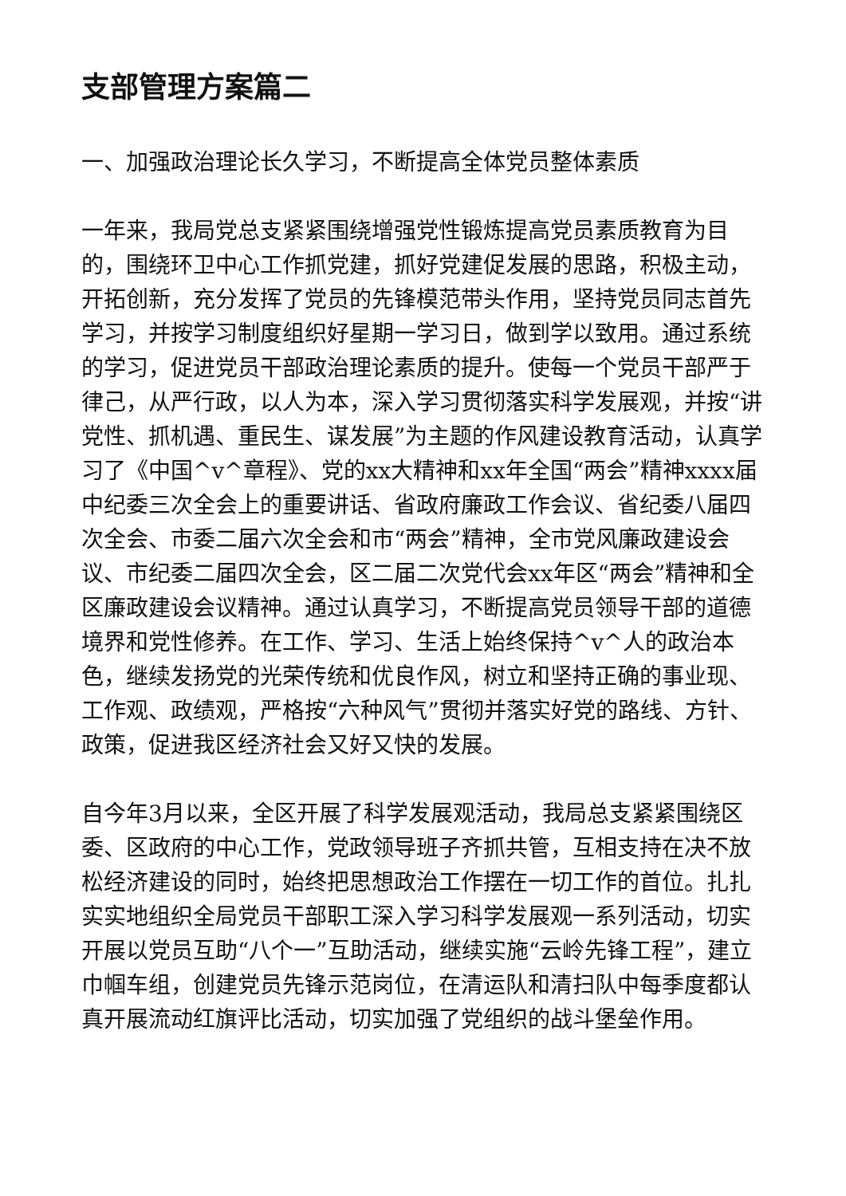支部管理方案篇二
一、加强政治理论长久学习，不断提高全体党员整体素质
一年来，我局党总支紧紧围绕增强党性锻炼提高党员素质教育为目的，围绕环卫中心工作抓党建，抓好党建促发展的思路，积极主动，开拓创新，充分发挥了党员的先锋模范带头作用，坚持党员同志首先学习，并按学习制度组织好星期一学习日，做到学以致用。通过系统的学习，促进党员干部政治理论素质的提升。使每一个党员干部严于律己，从严行政，以人为本，深入学习贯彻落实科学发展观，并按“讲党性、抓机遇、重民生、谋发展”为主题的作风建设教育活动，认真学习了《中国^v^章程》、党的xx大精神和xx年全国“两会”精神xxxx届中纪委三次全会上的重要讲话、省政府廉政工作会议、省纪委八届四次全会、市委二届六次全会和市“两会”精神，全市党风廉政建设会议、市纪委二届四次全会，区二届二次党代会xx年区“两会”精神和全区廉政建设会议精神。通过认真学习，不断提高党员领导干部的道德境界和党性修养。在工作、学习、生活上始终保持^v^人的政治本色，继续发扬党的光荣传统和优良作风，树立和坚持正确的事业现、工作观、政绩观，严格按“六种风气”贯彻并落实好党的路线、方针、政策，促进我区经济社会又好又快的发展。
自今年3月以来，全区开展了科学发展观活动，我局总支紧紧围绕区委、区政府的中心工作，党政领导班子齐抓共管，互相支持在决不放松经济建设的同时，始终把思想政治工作摆在一切工作的首位。扎扎实实地组织全局党员干部职工深入学习科学发展观一系列活动，切实开展以党员互助“八个一”互助活动，继续实施“云岭先锋工程”，建立巾帼车组，创建党员先锋示范岗位，在清运队和清扫队中每季度都认真开展流动红旗评比活动，切实加强了党组织的战斗堡垒作用。